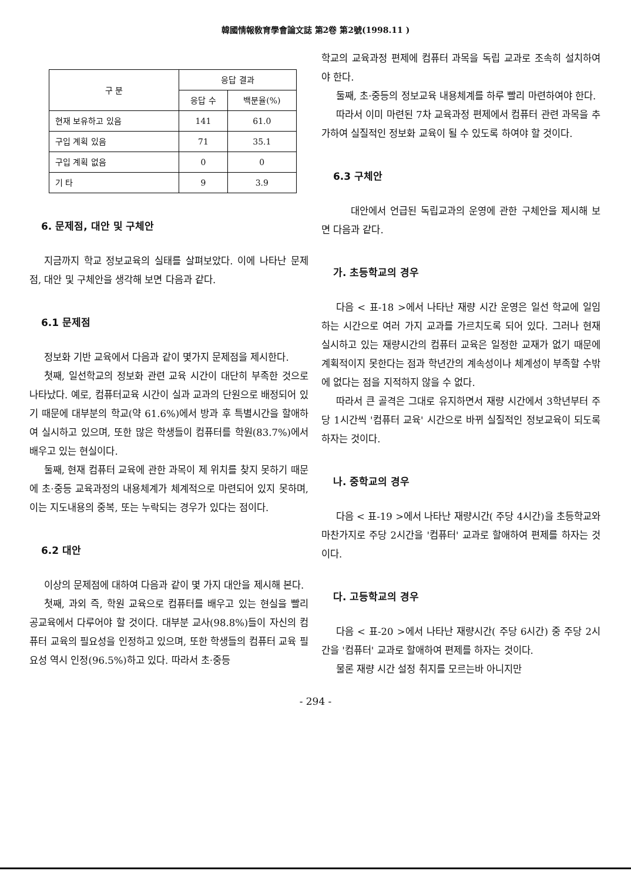韓國情報敎育學會論文誌 第2卷 第2號(1998.11 )
| 구 분 | 응답 결과 | |
| --- | --- | --- |
| | 응답 수 | 백분율(%) |
| 현재 보유하고 있음 | 141 | 61.0 |
| 구입 계획 있음 | 71 | 35.1 |
| 구입 계획 없음 | 0 | 0 |
| 기 타 | 9 | 3.9 |
6. 문제점, 대안 및 구체안
지금까지 학교 정보교육의 실태를 살펴보았다. 이에 나타난 문제점, 대안 및 구체안을 생각해 보면 다음과 같다.
6.1 문제점
정보화 기반 교육에서 다음과 같이 몇가지 문제점을 제시한다.
첫째, 일선학교의 정보화 관련 교육 시간이 대단히 부족한 것으로 나타났다. 예로, 컴퓨터교육 시간이 실과 교과의 단원으로 배정되어 있기 때문에 대부분의 학교(약 61.6%)에서 방과 후 특별시간을 할애하여 실시하고 있으며, 또한 많은 학생들이 컴퓨터를 학원(83.7%)에서 배우고 있는 현실이다.
둘째, 현재 컴퓨터 교육에 관한 과목이 제 위치를 찾지 못하기 때문에 초·중등 교육과정의 내용체계가 체계적으로 마련되어 있지 못하며, 이는 지도내용의 중복, 또는 누락되는 경우가 있다는 점이다.
6.2 대안
이상의 문제점에 대하여 다음과 같이 몇 가지 대안을 제시해 본다.
첫째, 과외 즉, 학원 교육으로 컴퓨터를 배우고 있는 현실을 빨리 공교육에서 다루어야 할 것이다. 대부분 교사(98.8%)들이 자신의 컴퓨터 교육의 필요성을 인정하고 있으며, 또한 학생들의 컴퓨터 교육 필요성 역시 인정(96.5%)하고 있다. 따라서 초·중등
학교의 교육과정 편제에 컴퓨터 과목을 독립 교과로 조속히 설치하여야 한다.
둘째, 초·중등의 정보교육 내용체계를 하루 빨리 마련하여야 한다.
따라서 이미 마련된 7차 교육과정 편제에서 컴퓨터 관련 과목을 추가하여 실질적인 정보화 교육이 될 수 있도록 하여야 할 것이다.
6.3 구체안
대안에서 언급된 독립교과의 운영에 관한 구체안을 제시해 보면 다음과 같다.
가. 초등학교의 경우
다음 < 표-18 >에서 나타난 재량 시간 운영은 일선 학교에 일임하는 시간으로 여러 가지 교과를 가르치도록 되어 있다. 그러나 현재 실시하고 있는 재량시간의 컴퓨터 교육은 일정한 교재가 없기 때문에 계획적이지 못한다는 점과 학년간의 계속성이나 체계성이 부족할 수밖에 없다는 점을 지적하지 않을 수 없다.
따라서 큰 골격은 그대로 유지하면서 재량 시간에서 3학년부터 주당 1시간씩 '컴퓨터 교육' 시간으로 바뀌 실질적인 정보교육이 되도록 하자는 것이다.
나. 중학교의 경우
다음 < 표-19 >에서 나타난 재량시간( 주당 4시간)을 초등학교와 마찬가지로 주당 2시간을 '컴퓨터' 교과로 할애하여 편제를 하자는 것이다.
다. 고등학교의 경우
다음 < 표-20 >에서 나타난 재량시간( 주당 6시간) 중 주당 2시간을 '컴퓨터' 교과로 할애하여 편제를 하자는 것이다.
물론 재량 시간 설정 취지를 모르는바 아니지만
- 294 -